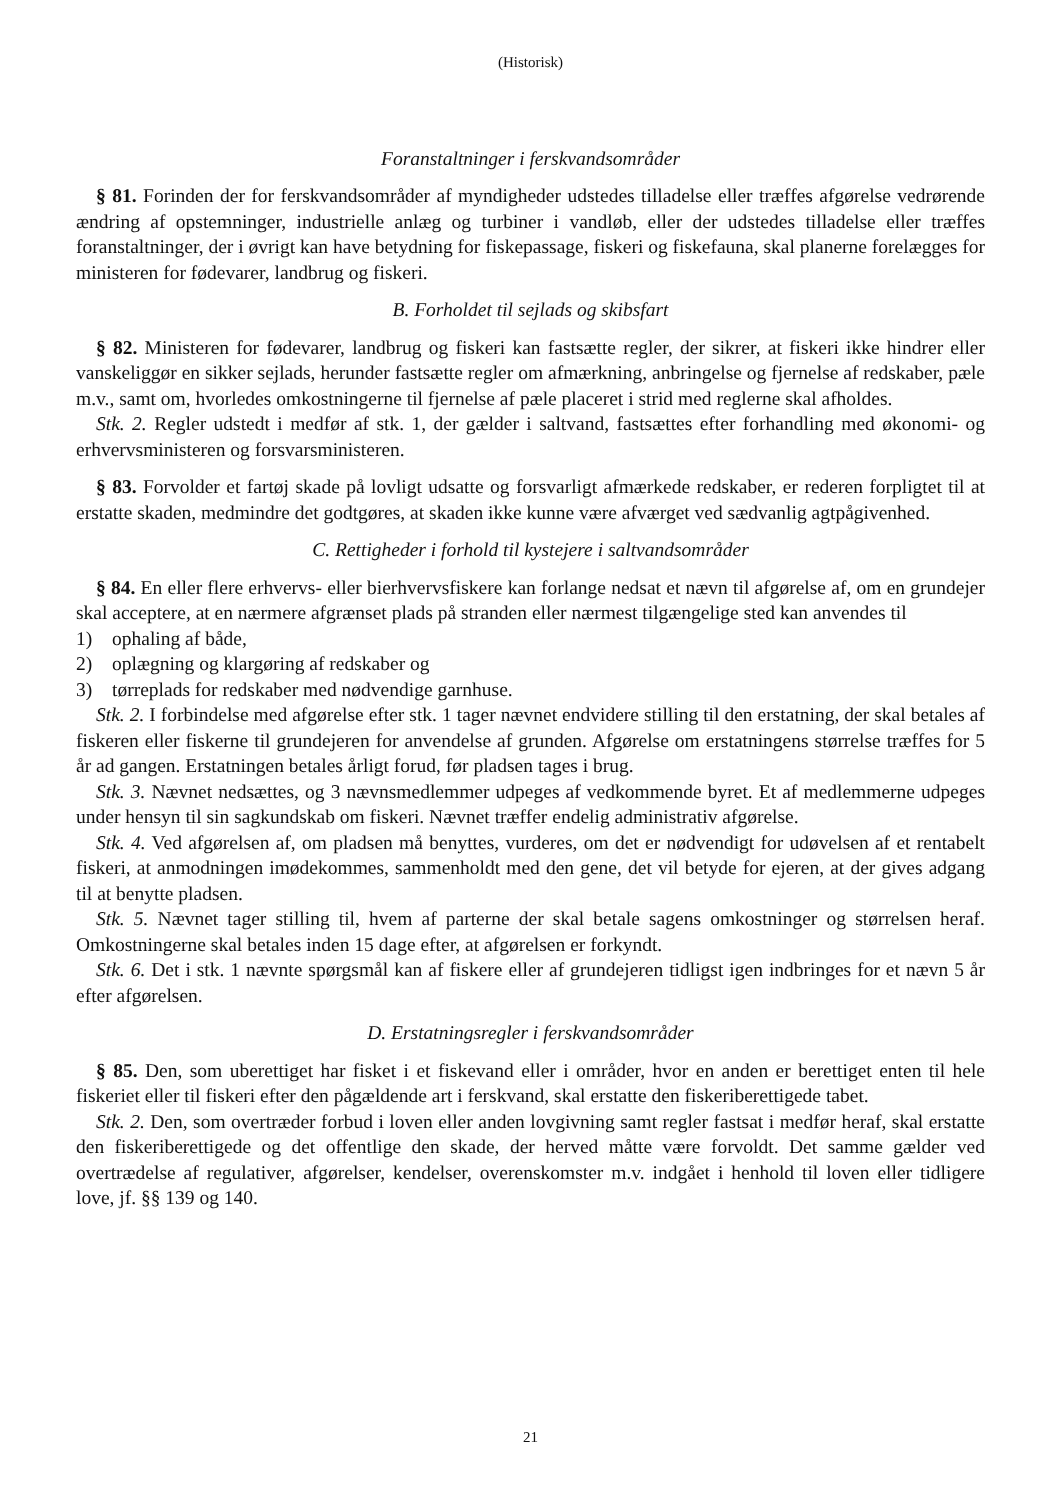(Historisk)
Foranstaltninger i ferskvandsområder
§ 81. Forinden der for ferskvandsområder af myndigheder udstedes tilladelse eller træffes afgørelse vedrørende ændring af opstemninger, industrielle anlæg og turbiner i vandløb, eller der udstedes tilladelse eller træffes foranstaltninger, der i øvrigt kan have betydning for fiskepassage, fiskeri og fiskefauna, skal planerne forelægges for ministeren for fødevarer, landbrug og fiskeri.
B. Forholdet til sejlads og skibsfart
§ 82. Ministeren for fødevarer, landbrug og fiskeri kan fastsætte regler, der sikrer, at fiskeri ikke hindrer eller vanskeliggør en sikker sejlads, herunder fastsætte regler om afmærkning, anbringelse og fjernelse af redskaber, pæle m.v., samt om, hvorledes omkostningerne til fjernelse af pæle placeret i strid med reglerne skal afholdes.
Stk. 2. Regler udstedt i medfør af stk. 1, der gælder i saltvand, fastsættes efter forhandling med økonomi- og erhvervsministeren og forsvarsministeren.
§ 83. Forvolder et fartøj skade på lovligt udsatte og forsvarligt afmærkede redskaber, er rederen forpligtet til at erstatte skaden, medmindre det godtgøres, at skaden ikke kunne være afværget ved sædvanlig agtpågivenhed.
C. Rettigheder i forhold til kystejere i saltvandsområder
§ 84. En eller flere erhvervs- eller bierhvervsfiskere kan forlange nedsat et nævn til afgørelse af, om en grundejer skal acceptere, at en nærmere afgrænset plads på stranden eller nærmest tilgængelige sted kan anvendes til
1) ophaling af både,
2) oplægning og klargøring af redskaber og
3) tørreplads for redskaber med nødvendige garnhuse.
Stk. 2. I forbindelse med afgørelse efter stk. 1 tager nævnet endvidere stilling til den erstatning, der skal betales af fiskeren eller fiskerne til grundejeren for anvendelse af grunden. Afgørelse om erstatningens størrelse træffes for 5 år ad gangen. Erstatningen betales årligt forud, før pladsen tages i brug.
Stk. 3. Nævnet nedsættes, og 3 nævnsmedlemmer udpeges af vedkommende byret. Et af medlemmerne udpeges under hensyn til sin sagkundskab om fiskeri. Nævnet træffer endelig administrativ afgørelse.
Stk. 4. Ved afgørelsen af, om pladsen må benyttes, vurderes, om det er nødvendigt for udøvelsen af et rentabelt fiskeri, at anmodningen imødekommes, sammenholdt med den gene, det vil betyde for ejeren, at der gives adgang til at benytte pladsen.
Stk. 5. Nævnet tager stilling til, hvem af parterne der skal betale sagens omkostninger og størrelsen heraf. Omkostningerne skal betales inden 15 dage efter, at afgørelsen er forkyndt.
Stk. 6. Det i stk. 1 nævnte spørgsmål kan af fiskere eller af grundejeren tidligst igen indbringes for et nævn 5 år efter afgørelsen.
D. Erstatningsregler i ferskvandsområder
§ 85. Den, som uberettiget har fisket i et fiskevand eller i områder, hvor en anden er berettiget enten til hele fiskeriet eller til fiskeri efter den pågældende art i ferskvand, skal erstatte den fiskeriberettigede tabet.
Stk. 2. Den, som overtræder forbud i loven eller anden lovgivning samt regler fastsat i medfør heraf, skal erstatte den fiskeriberettigede og det offentlige den skade, der herved måtte være forvoldt. Det samme gælder ved overtrædelse af regulativer, afgørelser, kendelser, overenskomster m.v. indgået i henhold til loven eller tidligere love, jf. §§ 139 og 140.
21